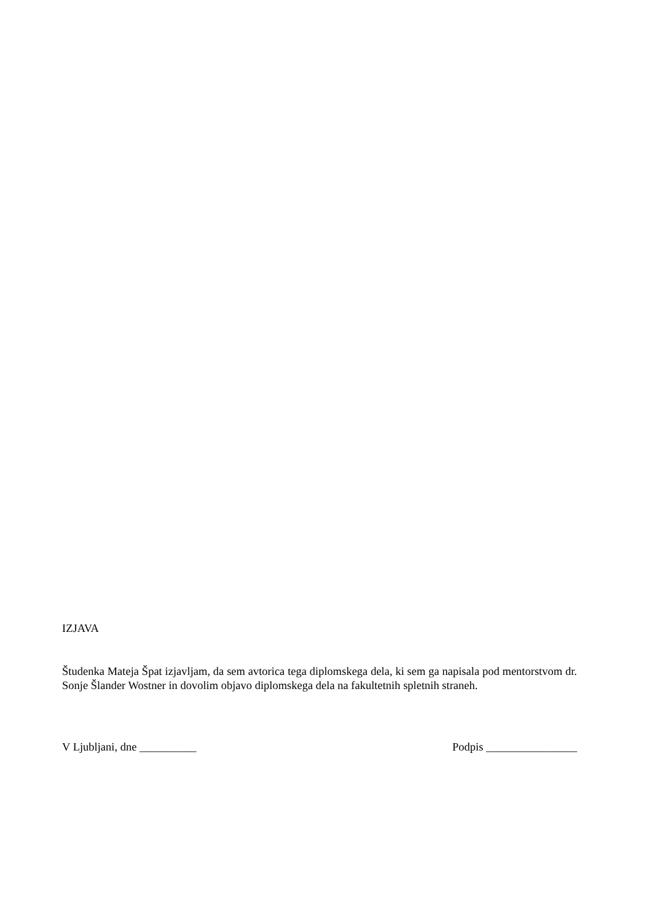IZJAVA
Študenka Mateja Špat izjavljam, da sem avtorica tega diplomskega dela, ki sem ga napisala pod mentorstvom dr. Sonje Šlander Wostner in dovolim objavo diplomskega dela na fakultetnih spletnih straneh.
V Ljubljani, dne __________ Podpis ________________